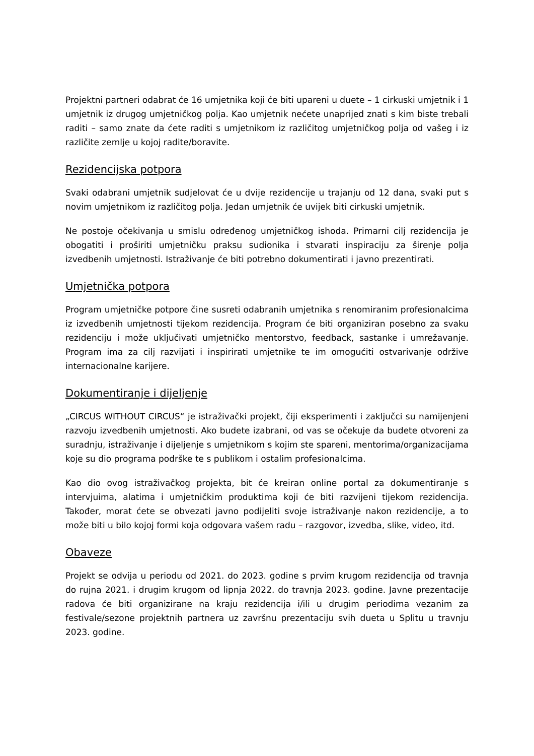Projektni partneri odabrat će 16 umjetnika koji će biti upareni u duete – 1 cirkuski umjetnik i 1 umjetnik iz drugog umjetničkog polja. Kao umjetnik nećete unaprijed znati s kim biste trebali raditi – samo znate da ćete raditi s umjetnikom iz različitog umjetničkog polja od vašeg i iz različite zemlje u kojoj radite/boravite.
Rezidencijska potpora
Svaki odabrani umjetnik sudjelovat će u dvije rezidencije u trajanju od 12 dana, svaki put s novim umjetnikom iz različitog polja. Jedan umjetnik će uvijek biti cirkuski umjetnik.
Ne postoje očekivanja u smislu određenog umjetničkog ishoda. Primarni cilj rezidencija je obogatiti i proširiti umjetničku praksu sudionika i stvarati inspiraciju za širenje polja izvedbenih umjetnosti. Istraživanje će biti potrebno dokumentirati i javno prezentirati.
Umjetnička potpora
Program umjetničke potpore čine susreti odabranih umjetnika s renomiranim profesionalcima iz izvedbenih umjetnosti tijekom rezidencija. Program će biti organiziran posebno za svaku rezidenciju i može uključivati umjetničko mentorstvo, feedback, sastanke i umrežavanje. Program ima za cilj razvijati i inspirirati umjetnike te im omogućiti ostvarivanje održive internacionalne karijere.
Dokumentiranje i dijeljenje
„CIRCUS WITHOUT CIRCUS“ je istraživački projekt, čiji eksperimenti i zaključci su namijenjeni razvoju izvedbenih umjetnosti. Ako budete izabrani, od vas se očekuje da budete otvoreni za suradnju, istraživanje i dijeljenje s umjetnikom s kojim ste spareni, mentorima/organizacijama koje su dio programa podrške te s publikom i ostalim profesionalcima.
Kao dio ovog istraživačkog projekta, bit će kreiran online portal za dokumentiranje s intervjuima, alatima i umjetničkim produktima koji će biti razvijeni tijekom rezidencija. Također, morat ćete se obvezati javno podijeliti svoje istraživanje nakon rezidencije, a to može biti u bilo kojoj formi koja odgovara vašem radu – razgovor, izvedba, slike, video, itd.
Obaveze
Projekt se odvija u periodu od 2021. do 2023. godine s prvim krugom rezidencija od travnja do rujna 2021. i drugim krugom od lipnja 2022. do travnja 2023. godine. Javne prezentacije radova će biti organizirane na kraju rezidencija i/ili u drugim periodima vezanim za festivale/sezone projektnih partnera uz završnu prezentaciju svih dueta u Splitu u travnju 2023. godine.